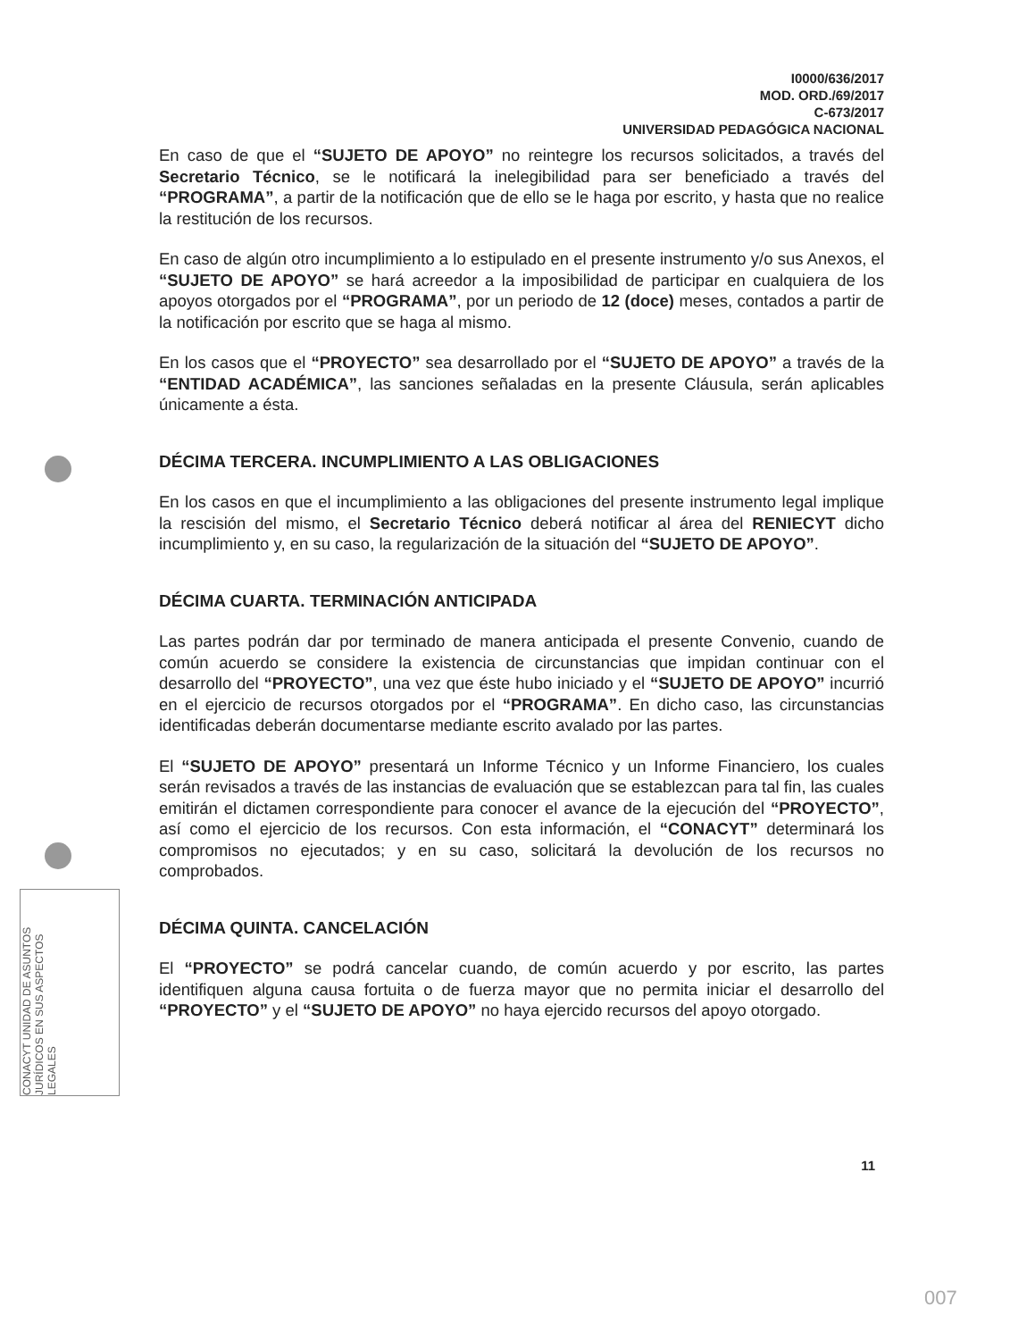CONACYT UNIDAD DE ASUNTOS JURÍDICOS EN SUS ASPECTOS LEGALES
I0000/636/2017
MOD. ORD./69/2017
C-673/2017
UNIVERSIDAD PEDAGÓGICA NACIONAL
En caso de que el “SUJETO DE APOYO” no reintegre los recursos solicitados, a través del Secretario Técnico, se le notificará la inelegibilidad para ser beneficiado a través del “PROGRAMA”, a partir de la notificación que de ello se le haga por escrito, y hasta que no realice la restitución de los recursos.
En caso de algún otro incumplimiento a lo estipulado en el presente instrumento y/o sus Anexos, el “SUJETO DE APOYO” se hará acreedor a la imposibilidad de participar en cualquiera de los apoyos otorgados por el “PROGRAMA”, por un periodo de 12 (doce) meses, contados a partir de la notificación por escrito que se haga al mismo.
En los casos que el “PROYECTO” sea desarrollado por el “SUJETO DE APOYO” a través de la “ENTIDAD ACADÉMICA”, las sanciones señaladas en la presente Cláusula, serán aplicables únicamente a ésta.
DÉCIMA TERCERA. INCUMPLIMIENTO A LAS OBLIGACIONES
En los casos en que el incumplimiento a las obligaciones del presente instrumento legal implique la rescisión del mismo, el Secretario Técnico deberá notificar al área del RENIECYT dicho incumplimiento y, en su caso, la regularización de la situación del “SUJETO DE APOYO”.
DÉCIMA CUARTA. TERMINACIÓN ANTICIPADA
Las partes podrán dar por terminado de manera anticipada el presente Convenio, cuando de común acuerdo se considere la existencia de circunstancias que impidan continuar con el desarrollo del “PROYECTO”, una vez que éste hubo iniciado y el “SUJETO DE APOYO” incurrió en el ejercicio de recursos otorgados por el “PROGRAMA”. En dicho caso, las circunstancias identificadas deberán documentarse mediante escrito avalado por las partes.
El “SUJETO DE APOYO” presentará un Informe Técnico y un Informe Financiero, los cuales serán revisados a través de las instancias de evaluación que se establezcan para tal fin, las cuales emitirán el dictamen correspondiente para conocer el avance de la ejecución del “PROYECTO”, así como el ejercicio de los recursos. Con esta información, el “CONACYT” determinará los compromisos no ejecutados; y en su caso, solicitará la devolución de los recursos no comprobados.
DÉCIMA QUINTA. CANCELACIÓN
El “PROYECTO” se podrá cancelar cuando, de común acuerdo y por escrito, las partes identifiquen alguna causa fortuita o de fuerza mayor que no permita iniciar el desarrollo del “PROYECTO” y el “SUJETO DE APOYO” no haya ejercido recursos del apoyo otorgado.
11
007